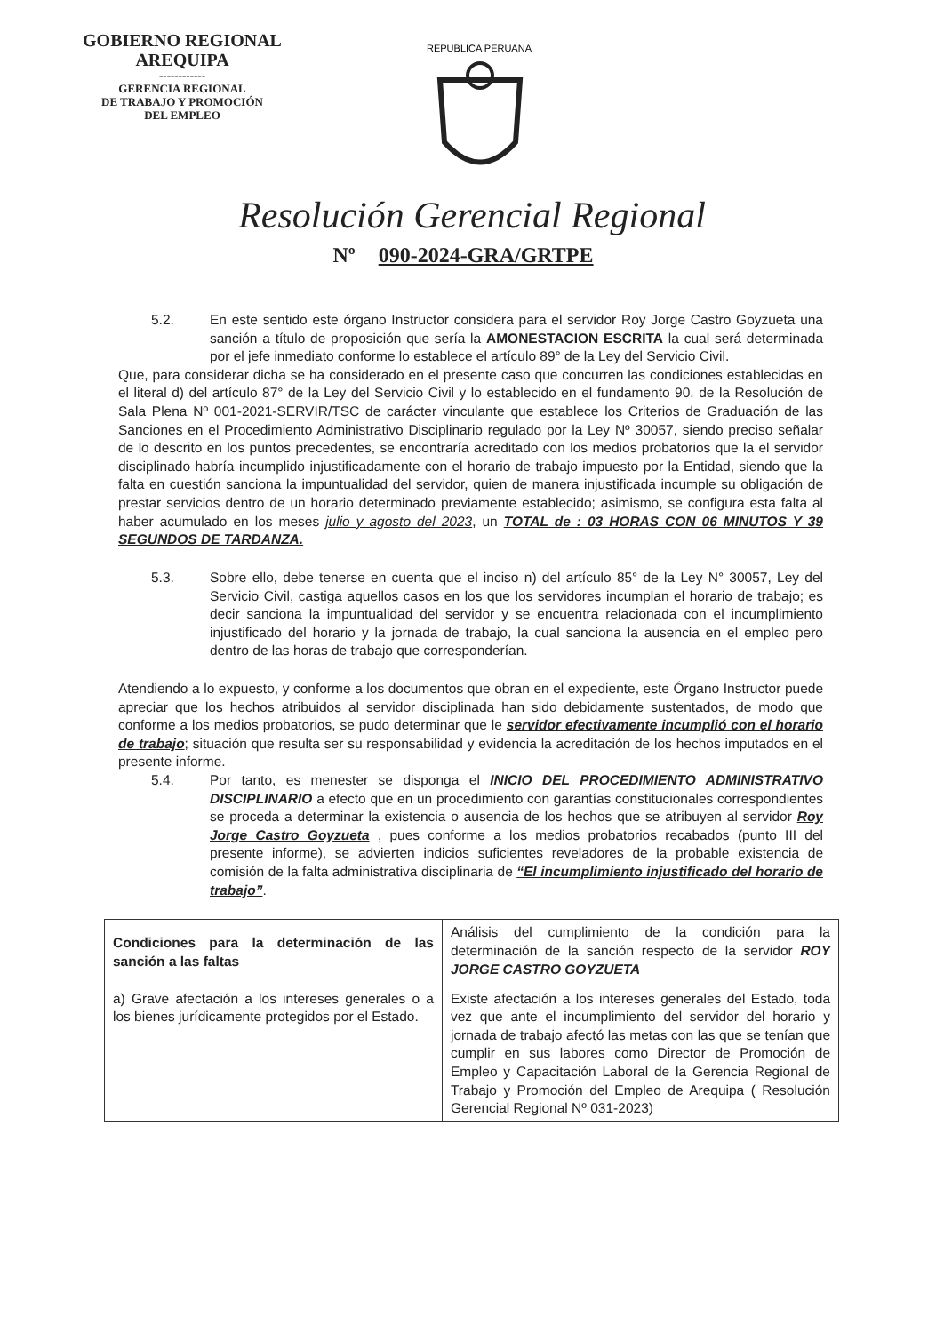GOBIERNO REGIONAL
AREQUIPA
------------
GERENCIA REGIONAL
DE TRABAJO Y PROMOCIÓN
DEL EMPLEO
REPUBLICA PERUANA
Resolución Gerencial Regional
Nº 090-2024-GRA/GRTPE
5.2. En este sentido este órgano Instructor considera para el servidor Roy Jorge Castro Goyzueta una sanción a título de proposición que sería la AMONESTACION ESCRITA la cual será determinada por el jefe inmediato conforme lo establece el artículo 89° de la Ley del Servicio Civil.
Que, para considerar dicha se ha considerado en el presente caso que concurren las condiciones establecidas en el literal d) del artículo 87° de la Ley del Servicio Civil y lo establecido en el fundamento 90. de la Resolución de Sala Plena Nº 001-2021-SERVIR/TSC de carácter vinculante que establece los Criterios de Graduación de las Sanciones en el Procedimiento Administrativo Disciplinario regulado por la Ley Nº 30057, siendo preciso señalar de lo descrito en los puntos precedentes, se encontraría acreditado con los medios probatorios que la el servidor disciplinado habría incumplido injustificadamente con el horario de trabajo impuesto por la Entidad, siendo que la falta en cuestión sanciona la impuntualidad del servidor, quien de manera injustificada incumple su obligación de prestar servicios dentro de un horario determinado previamente establecido; asimismo, se configura esta falta al haber acumulado en los meses julio y agosto del 2023, un TOTAL de : 03 HORAS CON 06 MINUTOS Y 39 SEGUNDOS DE TARDANZA.
5.3. Sobre ello, debe tenerse en cuenta que el inciso n) del artículo 85° de la Ley N° 30057, Ley del Servicio Civil, castiga aquellos casos en los que los servidores incumplan el horario de trabajo; es decir sanciona la impuntualidad del servidor y se encuentra relacionada con el incumplimiento injustificado del horario y la jornada de trabajo, la cual sanciona la ausencia en el empleo pero dentro de las horas de trabajo que corresponderían.
Atendiendo a lo expuesto, y conforme a los documentos que obran en el expediente, este Órgano Instructor puede apreciar que los hechos atribuidos al servidor disciplinada han sido debidamente sustentados, de modo que conforme a los medios probatorios, se pudo determinar que le servidor efectivamente incumplió con el horario de trabajo; situación que resulta ser su responsabilidad y evidencia la acreditación de los hechos imputados en el presente informe.
5.4. Por tanto, es menester se disponga el INICIO DEL PROCEDIMIENTO ADMINISTRATIVO DISCIPLINARIO a efecto que en un procedimiento con garantías constitucionales correspondientes se proceda a determinar la existencia o ausencia de los hechos que se atribuyen al servidor Roy Jorge Castro Goyzueta , pues conforme a los medios probatorios recabados (punto III del presente informe), se advierten indicios suficientes reveladores de la probable existencia de comisión de la falta administrativa disciplinaria de “El incumplimiento injustificado del horario de trabajo”.
| Condiciones para la determinación de las sanción a las faltas | Análisis del cumplimiento de la condición para la determinación de la sanción respecto de la servidor ROY JORGE CASTRO GOYZUETA |
| a) Grave afectación a los intereses generales o a los bienes jurídicamente protegidos por el Estado. | Existe afectación a los intereses generales del Estado, toda vez que ante el incumplimiento del servidor del horario y jornada de trabajo afectó las metas con las que se tenían que cumplir en sus labores como Director de Promoción de Empleo y Capacitación Laboral de la Gerencia Regional de Trabajo y Promoción del Empleo de Arequipa ( Resolución Gerencial Regional Nº 031-2023) |